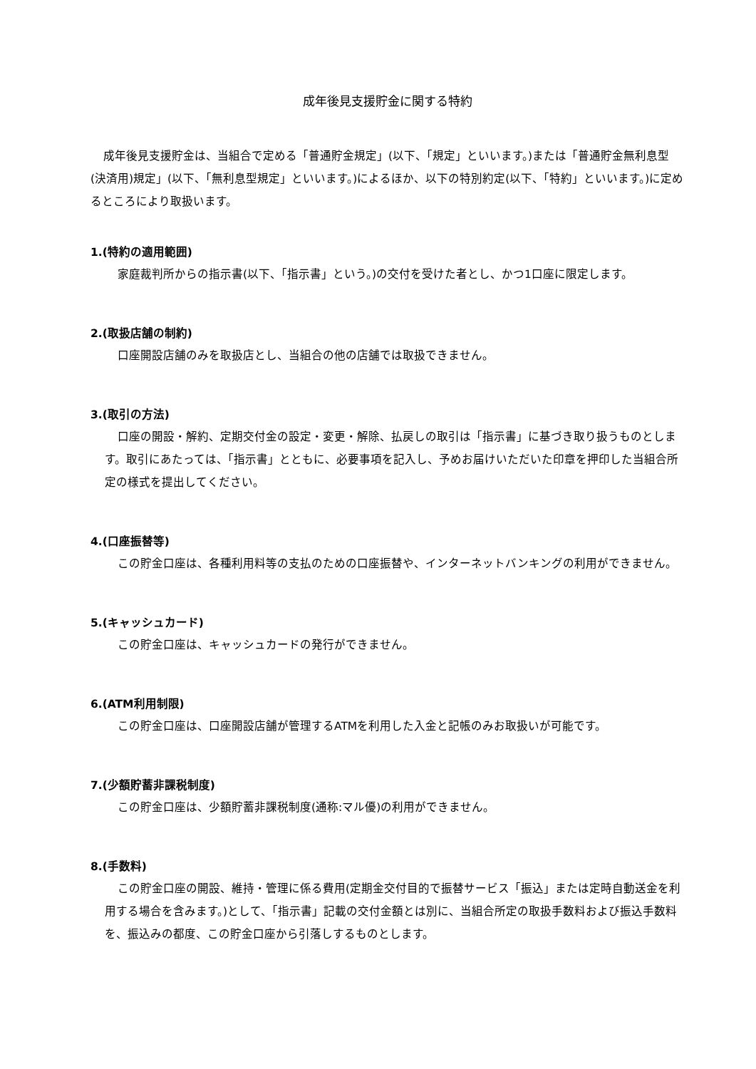成年後見支援貯金に関する特約
成年後見支援貯金は、当組合で定める「普通貯金規定」(以下、「規定」といいます。)または「普通貯金無利息型(決済用)規定」(以下、「無利息型規定」といいます。)によるほか、以下の特別約定(以下、「特約」といいます。)に定めるところにより取扱います。
1.(特約の適用範囲)
家庭裁判所からの指示書(以下、「指示書」という。)の交付を受けた者とし、かつ1口座に限定します。
2.(取扱店舗の制約)
口座開設店舗のみを取扱店とし、当組合の他の店舗では取扱できません。
3.(取引の方法)
口座の開設・解約、定期交付金の設定・変更・解除、払戻しの取引は「指示書」に基づき取り扱うものとします。取引にあたっては、「指示書」とともに、必要事項を記入し、予めお届けいただいた印章を押印した当組合所定の様式を提出してください。
4.(口座振替等)
この貯金口座は、各種利用料等の支払のための口座振替や、インターネットバンキングの利用ができません。
5.(キャッシュカード)
この貯金口座は、キャッシュカードの発行ができません。
6.(ATM利用制限)
この貯金口座は、口座開設店舗が管理するATMを利用した入金と記帳のみお取扱いが可能です。
7.(少額貯蓄非課税制度)
この貯金口座は、少額貯蓄非課税制度(通称:マル優)の利用ができません。
8.(手数料)
この貯金口座の開設、維持・管理に係る費用(定期金交付目的で振替サービス「振込」または定時自動送金を利用する場合を含みます。)として、「指示書」記載の交付金額とは別に、当組合所定の取扱手数料および振込手数料を、振込みの都度、この貯金口座から引落しするものとします。